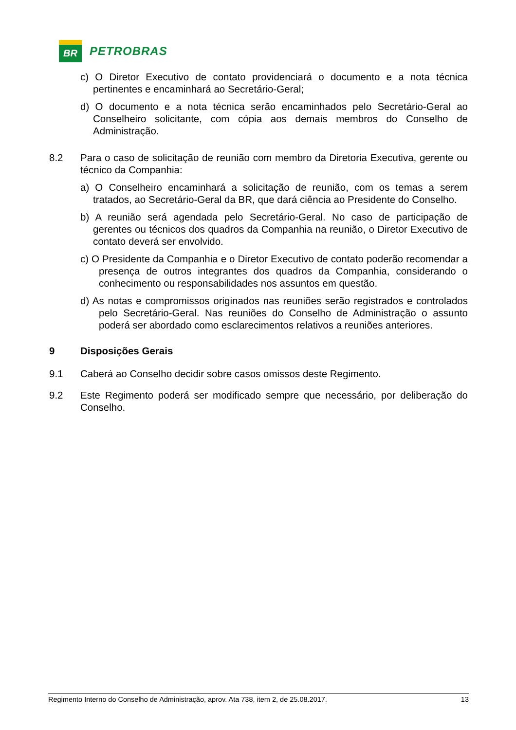BR
PETROBRAS
c) O Diretor Executivo de contato providenciará o documento e a nota técnica pertinentes e encaminhará ao Secretário-Geral;
d) O documento e a nota técnica serão encaminhados pelo Secretário-Geral ao Conselheiro solicitante, com cópia aos demais membros do Conselho de Administração.
8.2 Para o caso de solicitação de reunião com membro da Diretoria Executiva, gerente ou técnico da Companhia:
a) O Conselheiro encaminhará a solicitação de reunião, com os temas a serem tratados, ao Secretário-Geral da BR, que dará ciência ao Presidente do Conselho.
b) A reunião será agendada pelo Secretário-Geral. No caso de participação de gerentes ou técnicos dos quadros da Companhia na reunião, o Diretor Executivo de contato deverá ser envolvido.
c) O Presidente da Companhia e o Diretor Executivo de contato poderão recomendar a presença de outros integrantes dos quadros da Companhia, considerando o conhecimento ou responsabilidades nos assuntos em questão.
d) As notas e compromissos originados nas reuniões serão registrados e controlados pelo Secretário-Geral. Nas reuniões do Conselho de Administração o assunto poderá ser abordado como esclarecimentos relativos a reuniões anteriores.
9 Disposições Gerais
9.1 Caberá ao Conselho decidir sobre casos omissos deste Regimento.
9.2 Este Regimento poderá ser modificado sempre que necessário, por deliberação do Conselho.
Regimento Interno do Conselho de Administração, aprov. Ata 738, item 2, de 25.08.2017. 13